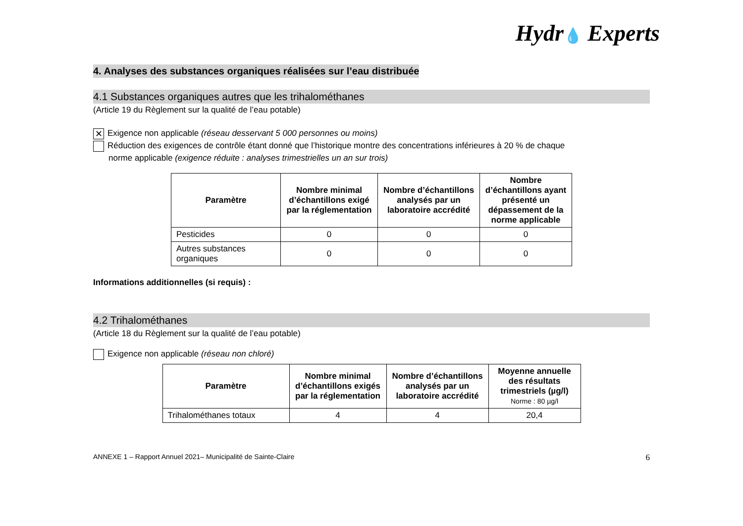Hydr💧 Experts
4. Analyses des substances organiques réalisées sur l’eau distribuée
4.1 Substances organiques autres que les trihalométhanes
(Article 19 du Règlement sur la qualité de l’eau potable)
✕ Exigence non applicable (réseau desservant 5 000 personnes ou moins)
Réduction des exigences de contrôle étant donné que l’historique montre des concentrations inférieures à 20 % de chaque
norme applicable (exigence réduite : analyses trimestrielles un an sur trois)
| Paramètre | Nombre minimal d’échantillons exigé par la réglementation | Nombre d’échantillons analysés par un laboratoire accrédité | Nombre d’échantillons ayant présenté un dépassement de la norme applicable |
| --- | --- | --- | --- |
| Pesticides | 0 | 0 | 0 |
| Autres substances organiques | 0 | 0 | 0 |
Informations additionnelles (si requis) :
4.2 Trihalométhanes
(Article 18 du Règlement sur la qualité de l’eau potable)
Exigence non applicable (réseau non chloré)
| Paramètre | Nombre minimal d’échantillons exigés par la réglementation | Nombre d’échantillons analysés par un laboratoire accrédité | Moyenne annuelle des résultats trimestriels (µg/l) Norme : 80 µg/l |
| --- | --- | --- | --- |
| Trihalométhanes totaux | 4 | 4 | 20,4 |
ANNEXE 1 – Rapport Annuel 2021– Municipalité de Sainte-Claire 6